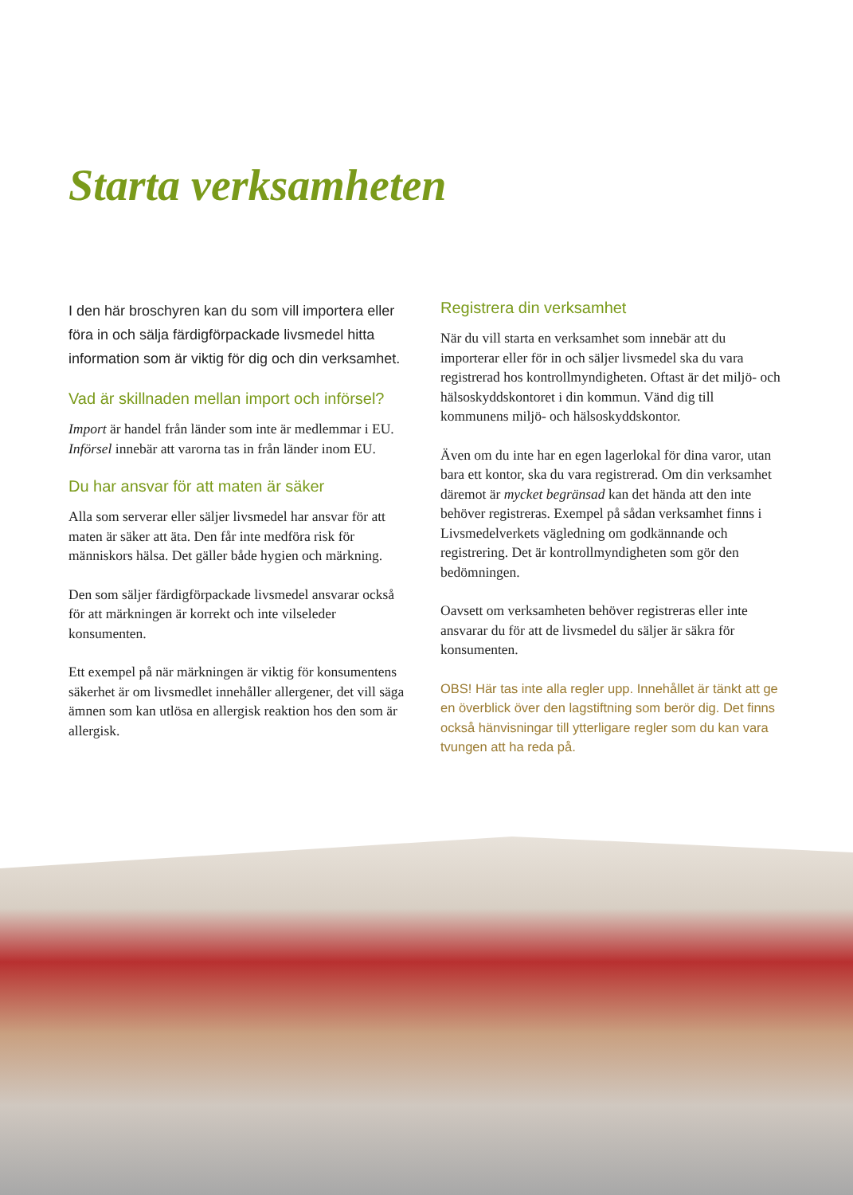Starta verksamheten
I den här broschyren kan du som vill importera eller föra in och sälja färdigförpackade livsmedel hitta information som är viktig för dig och din verksamhet.
Vad är skillnaden mellan import och införsel?
Import är handel från länder som inte är medlemmar i EU. Införsel innebär att varorna tas in från länder inom EU.
Du har ansvar för att maten är säker
Alla som serverar eller säljer livsmedel har ansvar för att maten är säker att äta. Den får inte medföra risk för människors hälsa. Det gäller både hygien och märkning.
Den som säljer färdigförpackade livsmedel ansvarar också för att märkningen är korrekt och inte vilseleder konsumenten.
Ett exempel på när märkningen är viktig för konsumentens säkerhet är om livsmedlet innehåller allergener, det vill säga ämnen som kan utlösa en allergisk reaktion hos den som är allergisk.
Registrera din verksamhet
När du vill starta en verksamhet som innebär att du importerar eller för in och säljer livsmedel ska du vara registrerad hos kontrollmyndigheten. Oftast är det miljö- och hälsoskyddskontoret i din kommun. Vänd dig till kommunens miljö- och hälsoskyddskontor.
Även om du inte har en egen lagerlokal för dina varor, utan bara ett kontor, ska du vara registrerad. Om din verksamhet däremot är mycket begränsad kan det hända att den inte behöver registreras. Exempel på sådan verksamhet finns i Livsmedelverkets vägledning om godkännande och registrering. Det är kontrollmyndigheten som gör den bedömningen.
Oavsett om verksamheten behöver registreras eller inte ansvarar du för att de livsmedel du säljer är säkra för konsumenten.
OBS! Här tas inte alla regler upp. Innehållet är tänkt att ge en överblick över den lagstiftning som berör dig. Det finns också hänvisningar till ytterligare regler som du kan vara tvungen att ha reda på.